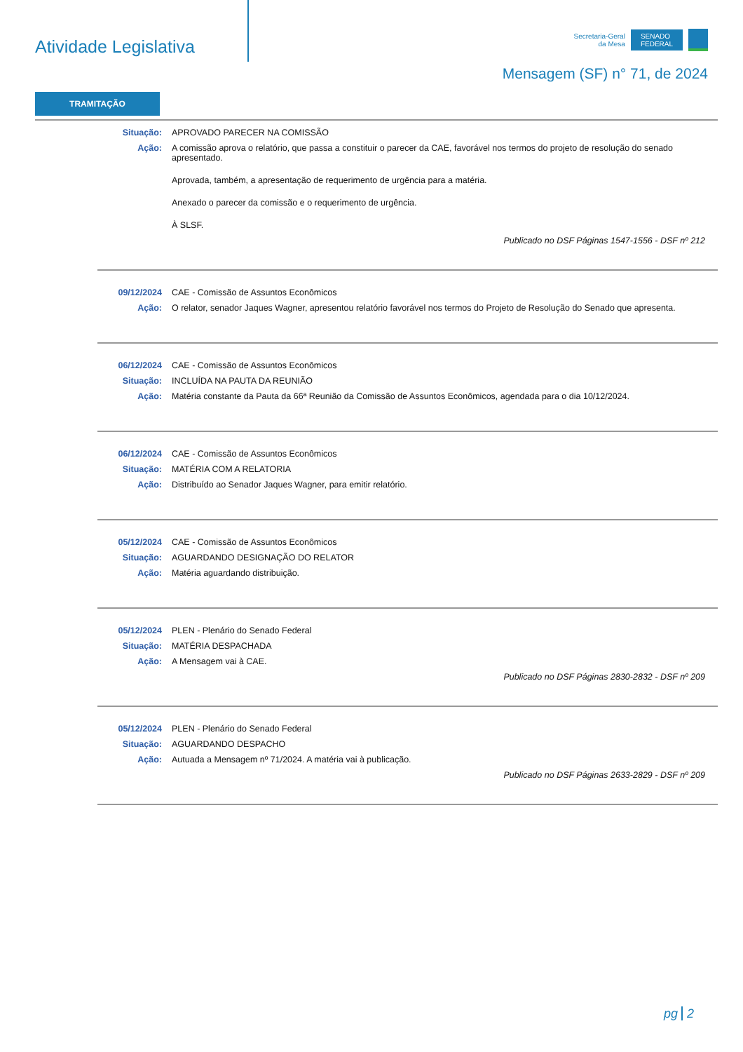Atividade Legislativa
Secretaria-Geral
da Mesa
SENADO
FEDERAL
Mensagem (SF) n° 71, de 2024
TRAMITAÇÃO
Situação: APROVADO PARECER NA COMISSÃO
Ação: A comissão aprova o relatório, que passa a constituir o parecer da CAE, favorável nos termos do projeto de resolução do senado apresentado.
Aprovada, também, a apresentação de requerimento de urgência para a matéria.
Anexado o parecer da comissão e o requerimento de urgência.
À SLSF.
Publicado no DSF Páginas 1547-1556 - DSF nº 212
09/12/2024 CAE - Comissão de Assuntos Econômicos
Ação: O relator, senador Jaques Wagner, apresentou relatório favorável nos termos do Projeto de Resolução do Senado que apresenta.
06/12/2024 CAE - Comissão de Assuntos Econômicos
Situação: INCLUÍDA NA PAUTA DA REUNIÃO
Ação: Matéria constante da Pauta da 66ª Reunião da Comissão de Assuntos Econômicos, agendada para o dia 10/12/2024.
06/12/2024 CAE - Comissão de Assuntos Econômicos
Situação: MATÉRIA COM A RELATORIA
Ação: Distribuído ao Senador Jaques Wagner, para emitir relatório.
05/12/2024 CAE - Comissão de Assuntos Econômicos
Situação: AGUARDANDO DESIGNAÇÃO DO RELATOR
Ação: Matéria aguardando distribuição.
05/12/2024 PLEN - Plenário do Senado Federal
Situação: MATÉRIA DESPACHADA
Ação: A Mensagem vai à CAE.
Publicado no DSF Páginas 2830-2832 - DSF nº 209
05/12/2024 PLEN - Plenário do Senado Federal
Situação: AGUARDANDO DESPACHO
Ação: Autuada a Mensagem nº 71/2024. A matéria vai à publicação.
Publicado no DSF Páginas 2633-2829 - DSF nº 209
pg 2